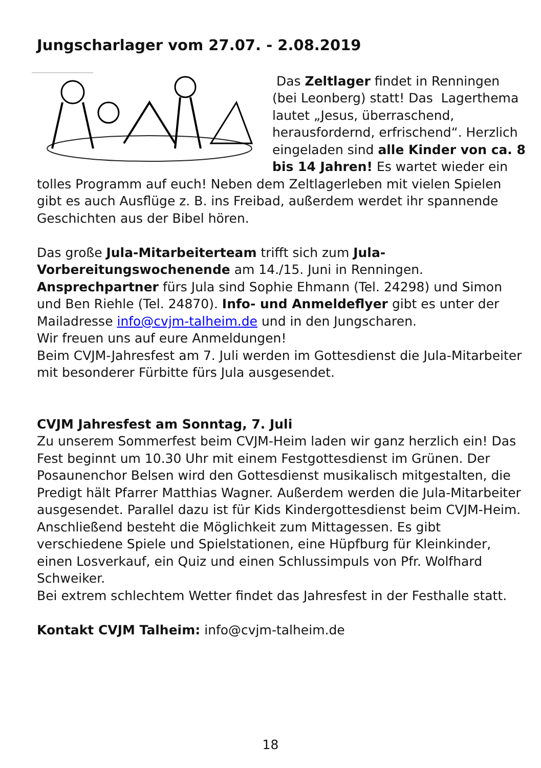Jungscharlager vom 27.07. - 2.08.2019
Das Zeltlager findet in Renningen (bei Leonberg) statt! Das Lagerthema lautet „Jesus, überraschend, herausfordernd, erfrischend“. Herzlich eingeladen sind alle Kinder von ca. 8 bis 14 Jahren! Es wartet wieder ein tolles Programm auf euch! Neben dem Zeltlagerleben mit vielen Spielen gibt es auch Ausflüge z. B. ins Freibad, außerdem werdet ihr spannende Geschichten aus der Bibel hören.
Das große Jula-Mitarbeiterteam trifft sich zum Jula-Vorbereitungswochenende am 14./15. Juni in Renningen.
Ansprechpartner fürs Jula sind Sophie Ehmann (Tel. 24298) und Simon und Ben Riehle (Tel. 24870). Info- und Anmeldeflyer gibt es unter der Mailadresse info@cvjm-talheim.de und in den Jungscharen.
Wir freuen uns auf eure Anmeldungen!
Beim CVJM-Jahresfest am 7. Juli werden im Gottesdienst die Jula-Mitarbeiter mit besonderer Fürbitte fürs Jula ausgesendet.
CVJM Jahresfest am Sonntag, 7. Juli
Zu unserem Sommerfest beim CVJM-Heim laden wir ganz herzlich ein! Das Fest beginnt um 10.30 Uhr mit einem Festgottesdienst im Grünen. Der Posaunenchor Belsen wird den Gottesdienst musikalisch mitgestalten, die Predigt hält Pfarrer Matthias Wagner. Außerdem werden die Jula-Mitarbeiter ausgesendet. Parallel dazu ist für Kids Kindergottesdienst beim CVJM-Heim. Anschließend besteht die Möglichkeit zum Mittagessen. Es gibt verschiedene Spiele und Spielstationen, eine Hüpfburg für Kleinkinder, einen Losverkauf, ein Quiz und einen Schlussimpuls von Pfr. Wolfhard Schweiker.
Bei extrem schlechtem Wetter findet das Jahresfest in der Festhalle statt.
Kontakt CVJM Talheim: info@cvjm-talheim.de
18